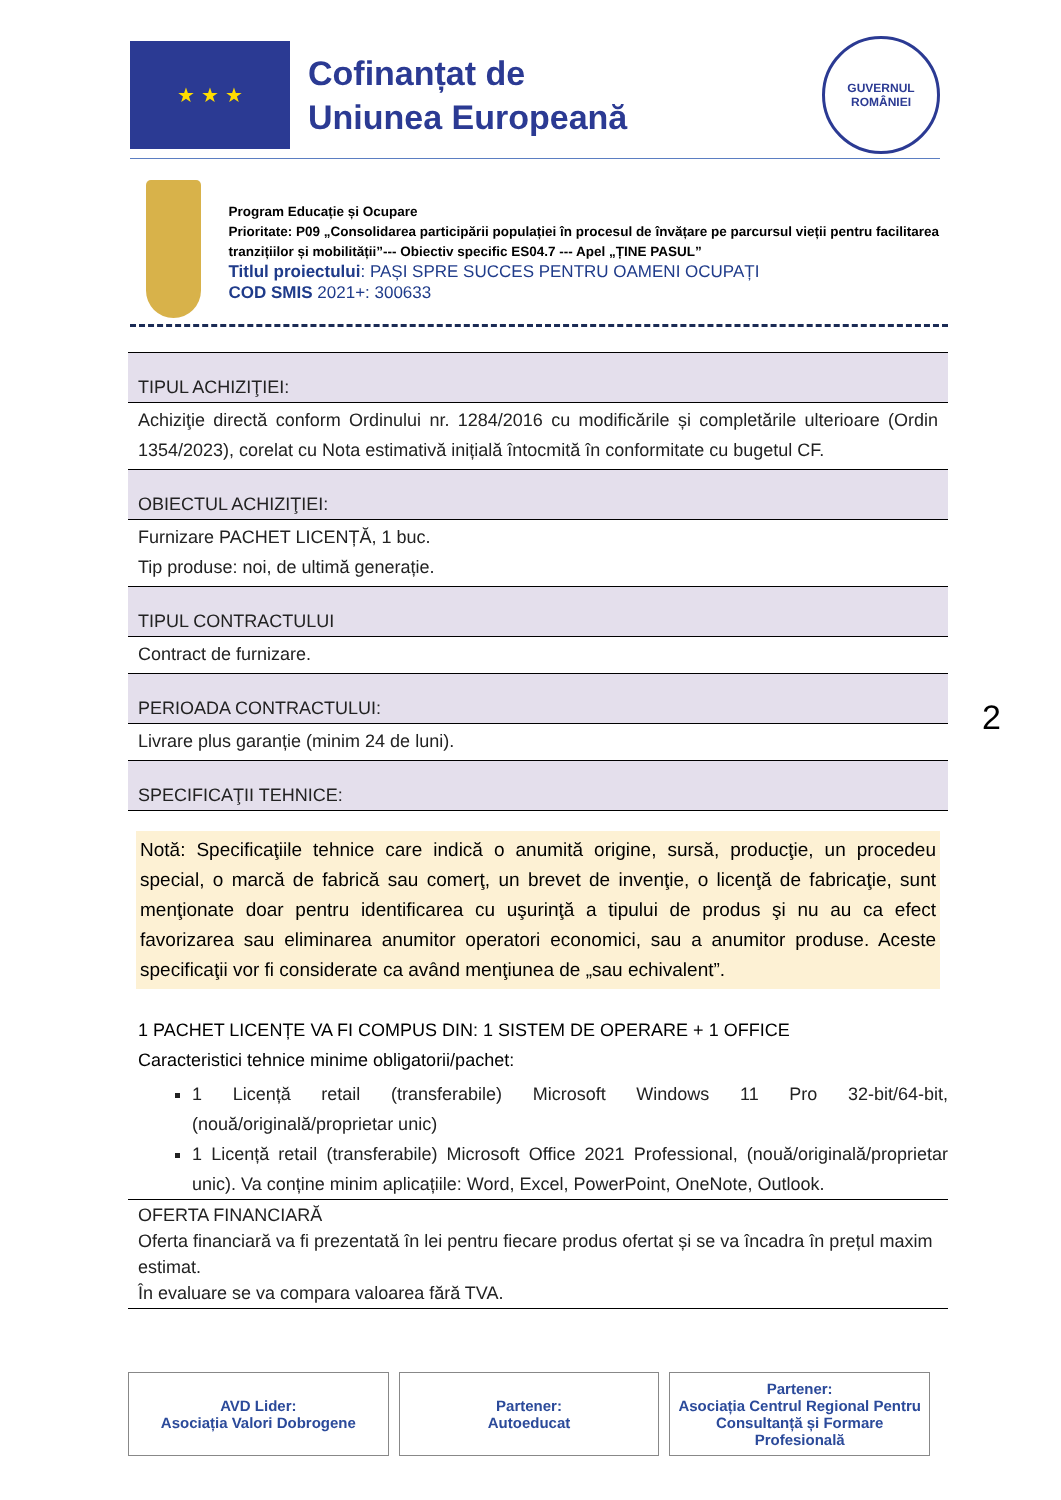★ ★ ★
Cofinanțat de
Uniunea Europeană
GUVERNUL
ROMÂNIEI
Program Educație și Ocupare
Prioritate: P09 „Consolidarea participării populației în procesul de învățare pe parcursul vieții pentru facilitarea tranzițiilor și mobilității”--- Obiectiv specific ES04.7 --- Apel „ȚINE PASUL”
Titlul proiectului: PAȘI SPRE SUCCES PENTRU OAMENI OCUPAȚI
COD SMIS 2021+: 300633
TIPUL ACHIZIŢIEI:
Achiziţie directă conform Ordinului nr. 1284/2016 cu modificările și completările ulterioare (Ordin 1354/2023), corelat cu Nota estimativă inițială întocmită în conformitate cu bugetul CF.
OBIECTUL ACHIZIŢIEI:
Furnizare PACHET LICENȚĂ, 1 buc.
Tip produse: noi, de ultimă generație.
TIPUL CONTRACTULUI
Contract de furnizare.
PERIOADA CONTRACTULUI:
Livrare plus garanție (minim 24 de luni).
SPECIFICAŢII TEHNICE:
Notă: Specificaţiile tehnice care indică o anumită origine, sursă, producţie, un procedeu special, o marcă de fabrică sau comerţ, un brevet de invenţie, o licenţă de fabricaţie, sunt menţionate doar pentru identificarea cu uşurinţă a tipului de produs şi nu au ca efect favorizarea sau eliminarea anumitor operatori economici, sau a anumitor produse. Aceste specificaţii vor fi considerate ca având menţiunea de „sau echivalent”.
1 PACHET LICENȚE VA FI COMPUS DIN: 1 SISTEM DE OPERARE + 1 OFFICE
Caracteristici tehnice minime obligatorii/pachet:
1 Licență retail (transferabile) Microsoft Windows 11 Pro 32-bit/64-bit, (nouă/originală/proprietar unic)
1 Licență retail (transferabile) Microsoft Office 2021 Professional, (nouă/originală/proprietar unic). Va conține minim aplicațiile: Word, Excel, PowerPoint, OneNote, Outlook.
OFERTA FINANCIARĂ
Oferta financiară va fi prezentată în lei pentru fiecare produs ofertat și se va încadra în prețul maxim estimat.
În evaluare se va compara valoarea fără TVA.
2
AVD Lider:
Asociația Valori Dobrogene
Partener:
Autoeducat
Partener:
Asociația Centrul Regional Pentru Consultanță și Formare Profesională